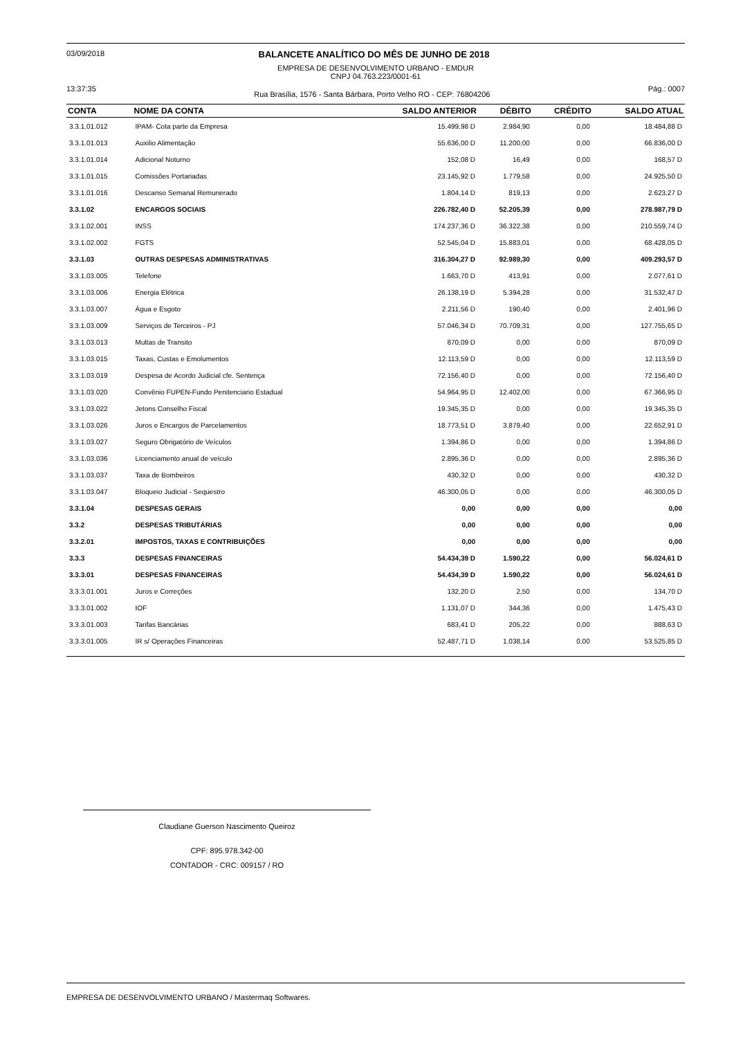03/09/2018 BALANCETE ANALÍTICO DO MÊS DE JUNHO DE 2018
EMPRESA DE DESENVOLVIMENTO URBANO - EMDUR
CNPJ 04.763.223/0001-61
13:37:35 Rua Brasília, 1576 - Santa Bárbara, Porto Velho RO - CEP: 76804206 Pág.: 0007
| CONTA | NOME DA CONTA | SALDO ANTERIOR | DÉBITO | CRÉDITO | SALDO ATUAL |
| --- | --- | --- | --- | --- | --- |
| 3.3.1.01.012 | IPAM- Cota parte da Empresa | 15.499,98 D | 2.984,90 | 0,00 | 18.484,88 D |
| 3.3.1.01.013 | Auxilio Alimentação | 55.636,00 D | 11.200,00 | 0,00 | 66.836,00 D |
| 3.3.1.01.014 | Adicional Noturno | 152,08 D | 16,49 | 0,00 | 168,57 D |
| 3.3.1.01.015 | Comissões Portariadas | 23.145,92 D | 1.779,58 | 0,00 | 24.925,50 D |
| 3.3.1.01.016 | Descanso Semanal Remunerado | 1.804,14 D | 819,13 | 0,00 | 2.623,27 D |
| 3.3.1.02 | ENCARGOS SOCIAIS | 226.782,40 D | 52.205,39 | 0,00 | 278.987,79 D |
| 3.3.1.02.001 | INSS | 174.237,36 D | 36.322,38 | 0,00 | 210.559,74 D |
| 3.3.1.02.002 | FGTS | 52.545,04 D | 15.883,01 | 0,00 | 68.428,05 D |
| 3.3.1.03 | OUTRAS DESPESAS ADMINISTRATIVAS | 316.304,27 D | 92.989,30 | 0,00 | 409.293,57 D |
| 3.3.1.03.005 | Telefone | 1.663,70 D | 413,91 | 0,00 | 2.077,61 D |
| 3.3.1.03.006 | Energia Elétrica | 26.138,19 D | 5.394,28 | 0,00 | 31.532,47 D |
| 3.3.1.03.007 | Água e Esgoto | 2.211,56 D | 190,40 | 0,00 | 2.401,96 D |
| 3.3.1.03.009 | Serviços de Terceiros - PJ | 57.046,34 D | 70.709,31 | 0,00 | 127.755,65 D |
| 3.3.1.03.013 | Multas de Transito | 870,09 D | 0,00 | 0,00 | 870,09 D |
| 3.3.1.03.015 | Taxas, Custas e Emolumentos | 12.113,59 D | 0,00 | 0,00 | 12.113,59 D |
| 3.3.1.03.019 | Despesa de Acordo Judicial cfe. Sentença | 72.156,40 D | 0,00 | 0,00 | 72.156,40 D |
| 3.3.1.03.020 | Convênio FUPEN-Fundo Penitenciario Estadual | 54.964,95 D | 12.402,00 | 0,00 | 67.366,95 D |
| 3.3.1.03.022 | Jetons Conselho Fiscal | 19.345,35 D | 0,00 | 0,00 | 19.345,35 D |
| 3.3.1.03.026 | Juros e Encargos de Parcelamentos | 18.773,51 D | 3.879,40 | 0,00 | 22.652,91 D |
| 3.3.1.03.027 | Seguro Obrigatório de Veículos | 1.394,86 D | 0,00 | 0,00 | 1.394,86 D |
| 3.3.1.03.036 | Licenciamento anual de veículo | 2.895,36 D | 0,00 | 0,00 | 2.895,36 D |
| 3.3.1.03.037 | Taxa de Bombeiros | 430,32 D | 0,00 | 0,00 | 430,32 D |
| 3.3.1.03.047 | Bloqueio Judicial - Sequestro | 46.300,05 D | 0,00 | 0,00 | 46.300,05 D |
| 3.3.1.04 | DESPESAS GERAIS | 0,00 | 0,00 | 0,00 | 0,00 |
| 3.3.2 | DESPESAS TRIBUTÁRIAS | 0,00 | 0,00 | 0,00 | 0,00 |
| 3.3.2.01 | IMPOSTOS, TAXAS E CONTRIBUIÇÕES | 0,00 | 0,00 | 0,00 | 0,00 |
| 3.3.3 | DESPESAS FINANCEIRAS | 54.434,39 D | 1.590,22 | 0,00 | 56.024,61 D |
| 3.3.3.01 | DESPESAS FINANCEIRAS | 54.434,39 D | 1.590,22 | 0,00 | 56.024,61 D |
| 3.3.3.01.001 | Juros e Correções | 132,20 D | 2,50 | 0,00 | 134,70 D |
| 3.3.3.01.002 | IOF | 1.131,07 D | 344,36 | 0,00 | 1.475,43 D |
| 3.3.3.01.003 | Tarifas Bancárias | 683,41 D | 205,22 | 0,00 | 888,63 D |
| 3.3.3.01.005 | IR s/ Operações Financeiras | 52.487,71 D | 1.038,14 | 0,00 | 53.525,85 D |
Claudiane Guerson Nascimento Queiroz
CPF: 895.978.342-00
CONTADOR - CRC: 009157 / RO
EMPRESA DE DESENVOLVIMENTO URBANO / Mastermaq Softwares.